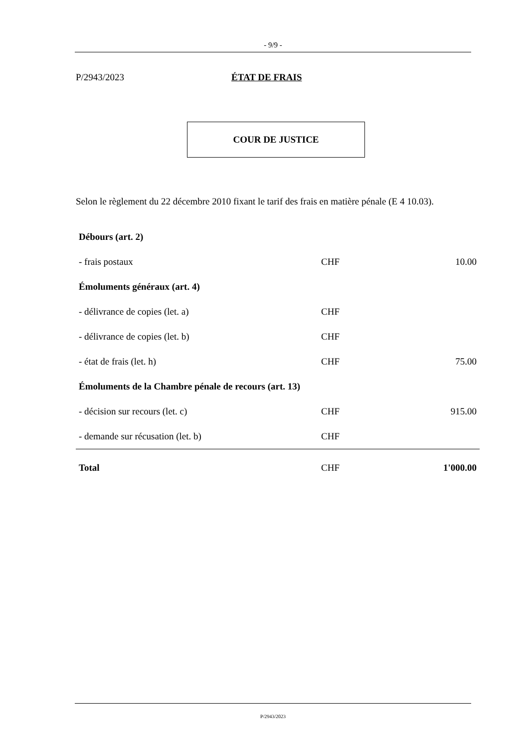- 9/9 -
P/2943/2023 ÉTAT DE FRAIS
COUR DE JUSTICE
Selon le règlement du 22 décembre 2010 fixant le tarif des frais en matière pénale (E 4 10.03).
| Débours (art. 2) | | |
| - frais postaux | CHF | 10.00 |
| Émoluments généraux (art. 4) | | |
| - délivrance de copies (let. a) | CHF | |
| - délivrance de copies (let. b) | CHF | |
| - état de frais (let. h) | CHF | 75.00 |
| Émoluments de la Chambre pénale de recours (art. 13) | | |
| - décision sur recours (let. c) | CHF | 915.00 |
| - demande sur récusation (let. b) | CHF | |
| Total | CHF | 1'000.00 |
P/2943/2023